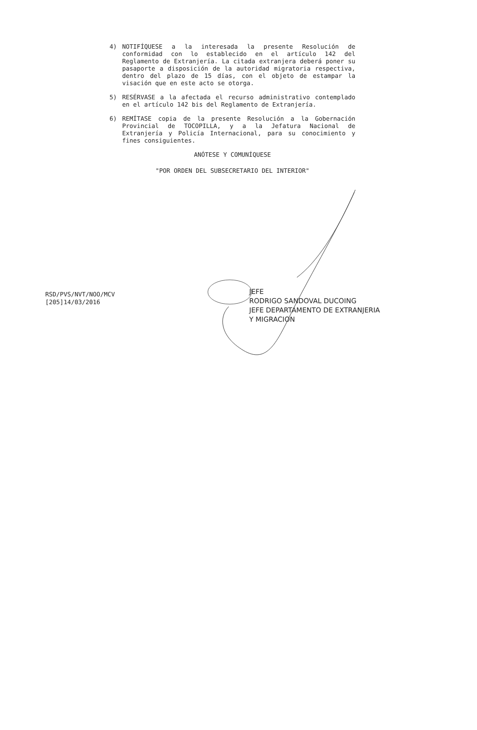4) NOTIFÍQUESE a la interesada la presente Resolución de conformidad con lo establecido en el artículo 142 del Reglamento de Extranjería. La citada extranjera deberá poner su pasaporte a disposición de la autoridad migratoria respectiva, dentro del plazo de 15 días, con el objeto de estampar la visación que en este acto se otorga.
5) RESÉRVASE a la afectada el recurso administrativo contemplado en el artículo 142 bis del Reglamento de Extranjería.
6) REMÍTASE copia de la presente Resolución a la Gobernación Provincial de TOCOPILLA, y a la Jefatura Nacional de Extranjería y Policía Internacional, para su conocimiento y fines consiguientes.
ANÓTESE Y COMUNÍQUESE
"POR ORDEN DEL SUBSECRETARIO DEL INTERIOR"
RSD/PVS/NVT/NOO/MCV
[205]14/03/2016
JEFE
RODRIGO SANDOVAL DUCOING
JEFE DEPARTAMENTO DE EXTRANJERIA
Y MIGRACION